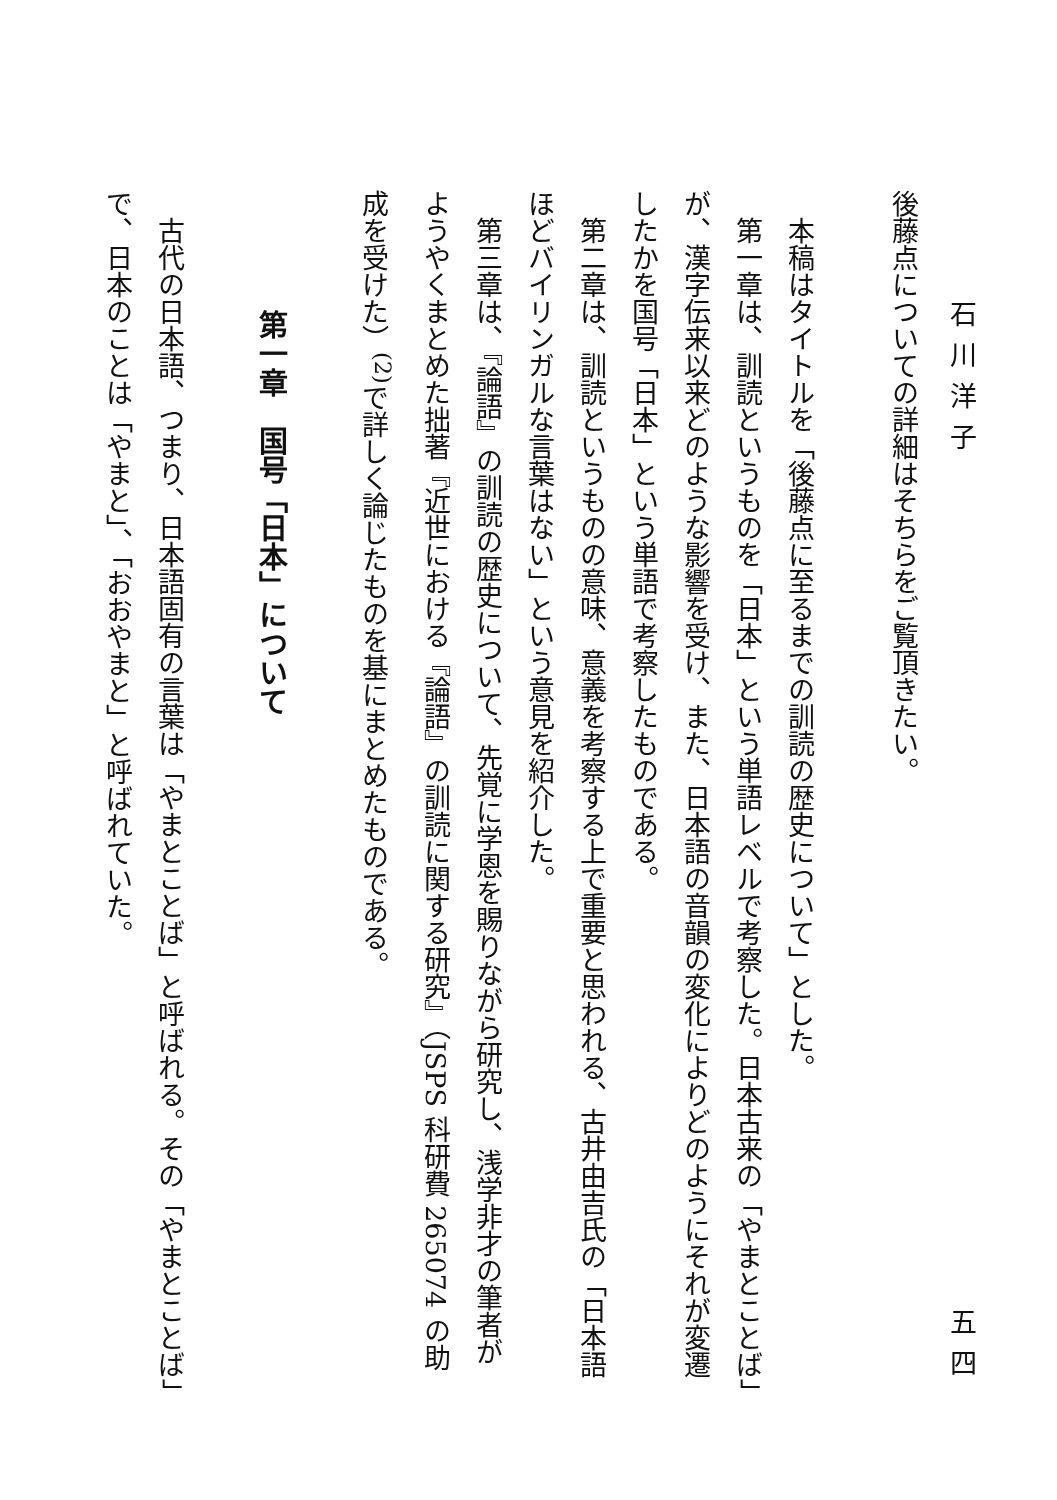石川洋子 五四
後藤点についての詳細はそちらをご覧頂きたい。
本稿はタイトルを「後藤点に至るまでの訓読の歴史について」とした。
第一章は、訓読というものを「日本」という単語レベルで考察した。日本古来の「やまとことば」が、漢字伝来以来どのような影響を受け、また、日本語の音韻の変化によりどのようにそれが変遷したかを国号「日本」という単語で考察したものである。
第二章は、訓読というものの意味、意義を考察する上で重要と思われる、古井由吉氏の「日本語ほどバイリンガルな言葉はない」という意見を紹介した。
第三章は、『論語』の訓読の歴史について、先覚に学恩を賜りながら研究し、浅学非才の筆者がようやくまとめた拙著『近世における『論語』の訓読に関する研究』（JSPS 科研費 265074 の助成を受けた）<sup>(2)</sup>で詳しく論じたものを基にまとめたものである。
第一章　国号「日本」について
古代の日本語、つまり、日本語固有の言葉は「やまとことば」と呼ばれる。その「やまとことば」で、日本のことは「やまと」、「おおやまと」と呼ばれていた。